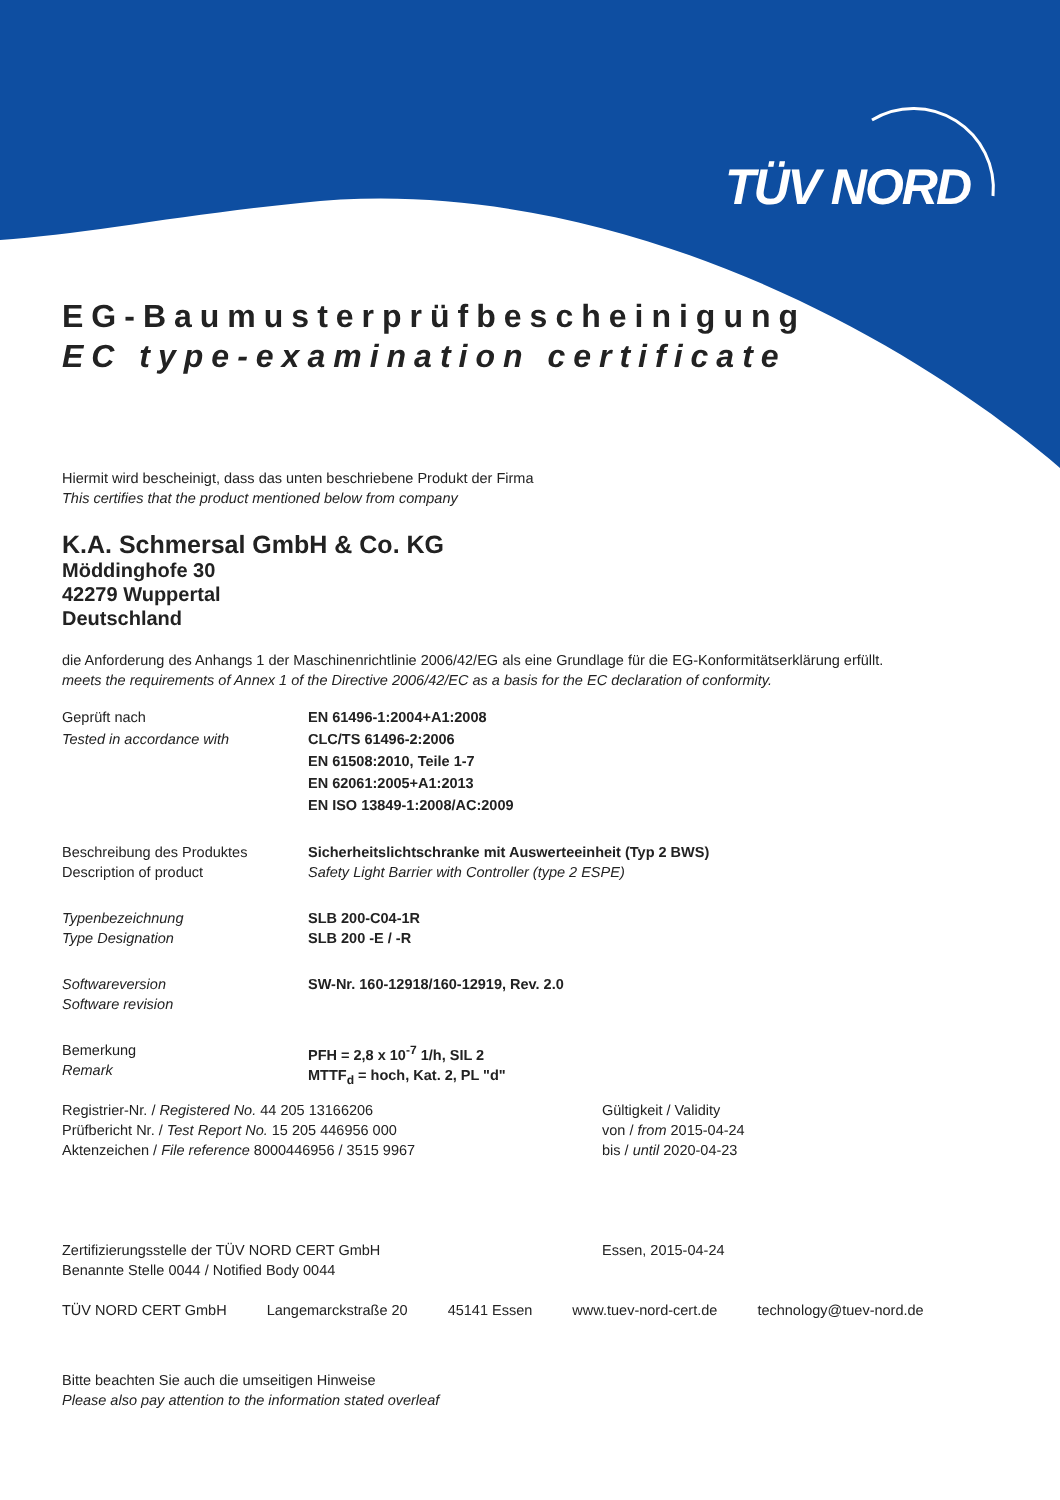TÜV NORD
EG-Baumusterprüfbescheinigung
EC type-examination certificate
Hiermit wird bescheinigt, dass das unten beschriebene Produkt der Firma
This certifies that the product mentioned below from company
K.A. Schmersal GmbH & Co. KG
Möddinghofe 30
42279 Wuppertal
Deutschland
die Anforderung des Anhangs 1 der Maschinenrichtlinie 2006/42/EG als eine Grundlage für die EG-Konformitätserklärung erfüllt.
meets the requirements of Annex 1 of the Directive 2006/42/EC as a basis for the EC declaration of conformity.
Geprüft nach
Tested in accordance with
EN 61496-1:2004+A1:2008
CLC/TS 61496-2:2006
EN 61508:2010, Teile 1-7
EN 62061:2005+A1:2013
EN ISO 13849-1:2008/AC:2009
Beschreibung des Produktes
Description of product
Sicherheitslichtschranke mit Auswerteeinheit (Typ 2 BWS)
Safety Light Barrier with Controller (type 2 ESPE)
Typenbezeichnung
Type Designation
SLB 200-C04-1R
SLB 200 -E / -R
Softwareversion
Software revision
SW-Nr. 160-12918/160-12919, Rev. 2.0
Bemerkung
Remark
PFH = 2,8 x 10<sup>-7</sup> 1/h, SIL 2
MTTF<sub>d</sub> = hoch, Kat. 2, PL "d"
Registrier-Nr. / Registered No. 44 205 13166206
Prüfbericht Nr. / Test Report No. 15 205 446956 000
Aktenzeichen / File reference 8000446956 / 3515 9967
Gültigkeit / Validity
von / from 2015-04-24
bis / until 2020-04-23
Zertifizierungsstelle der TÜV NORD CERT GmbH
Benannte Stelle 0044 / Notified Body 0044
Essen, 2015-04-24
TÜV NORD CERT GmbH Langemarckstraße 20 45141 Essen www.tuev-nord-cert.de technology@tuev-nord.de
Bitte beachten Sie auch die umseitigen Hinweise
Please also pay attention to the information stated overleaf